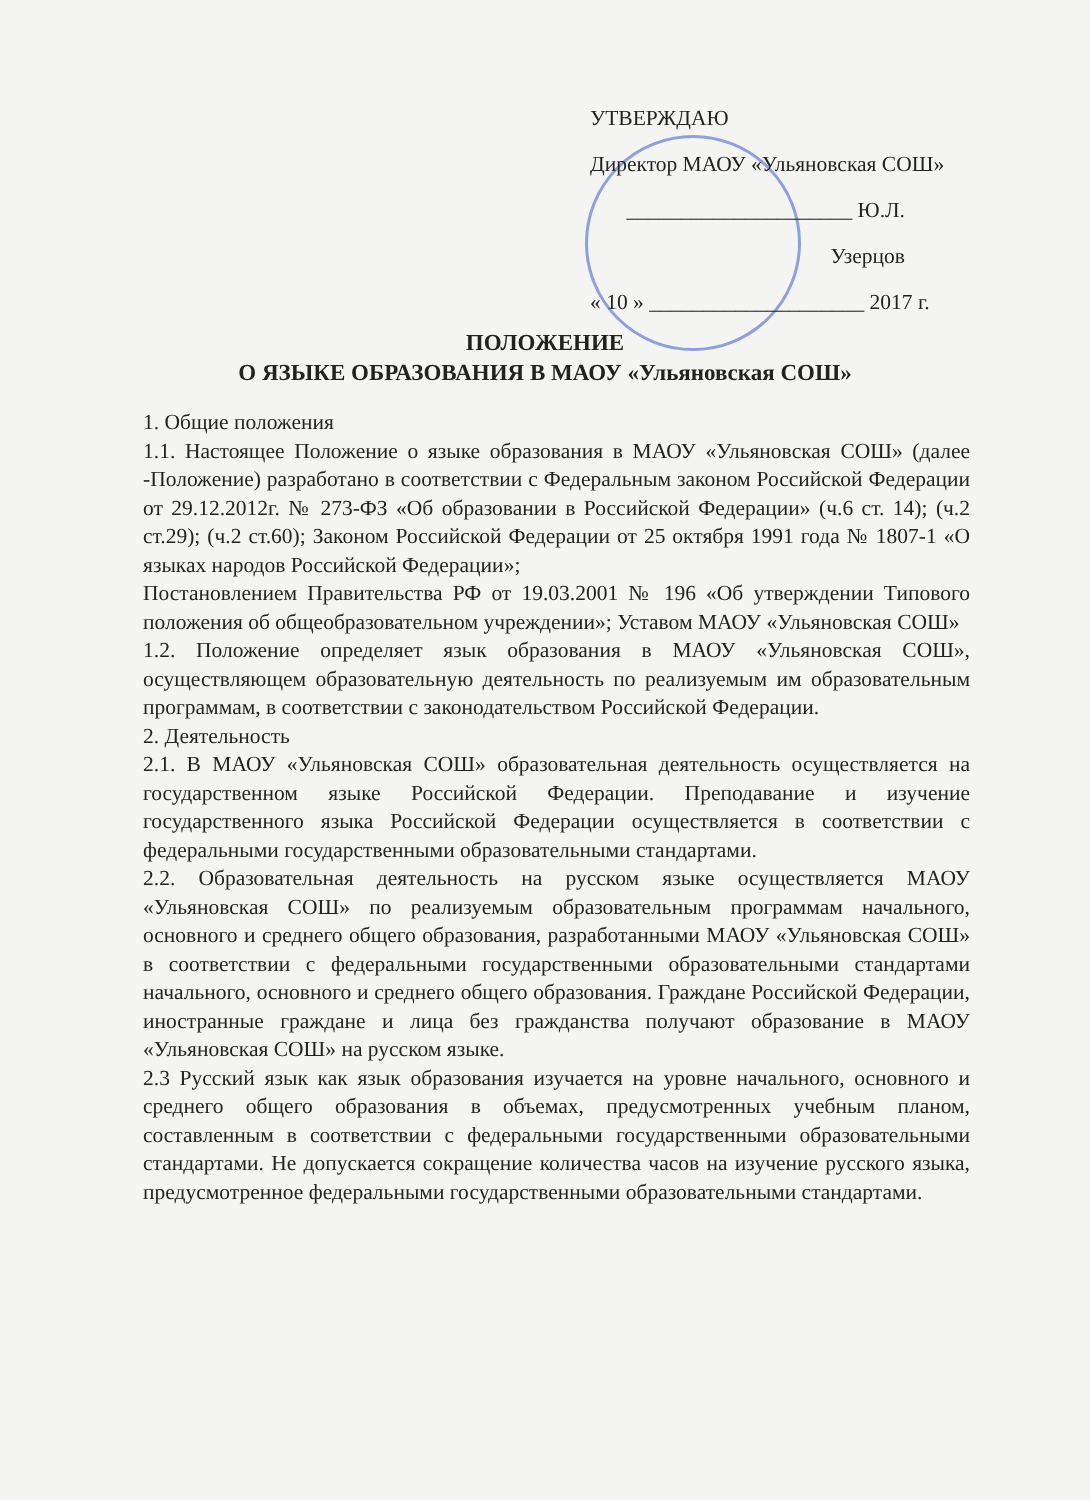УТВЕРЖДАЮ
Директор МАОУ «Ульяновская СОШ»
_____________________ Ю.Л. Узерцов
« 10 » ____________________ 2017 г.
ПОЛОЖЕНИЕ
О ЯЗЫКЕ ОБРАЗОВАНИЯ В МАОУ «Ульяновская СОШ»
1. Общие положения
1.1. Настоящее Положение о языке образования в МАОУ «Ульяновская СОШ» (далее -Положение) разработано в соответствии с Федеральным законом Российской Федерации от 29.12.2012г. № 273-ФЗ «Об образовании в Российской Федерации» (ч.6 ст. 14); (ч.2 ст.29); (ч.2 ст.60); Законом Российской Федерации от 25 октября 1991 года № 1807-1 «О языках народов Российской Федерации»;
Постановлением Правительства РФ от 19.03.2001 № 196 «Об утверждении Типового положения об общеобразовательном учреждении»; Уставом МАОУ «Ульяновская СОШ»
1.2. Положение определяет язык образования в МАОУ «Ульяновская СОШ», осуществляющем образовательную деятельность по реализуемым им образовательным программам, в соответствии с законодательством Российской Федерации.
2. Деятельность
2.1. В МАОУ «Ульяновская СОШ» образовательная деятельность осуществляется на государственном языке Российской Федерации. Преподавание и изучение государственного языка Российской Федерации осуществляется в соответствии с федеральными государственными образовательными стандартами.
2.2. Образовательная деятельность на русском языке осуществляется МАОУ «Ульяновская СОШ» по реализуемым образовательным программам начального, основного и среднего общего образования, разработанными МАОУ «Ульяновская СОШ» в соответствии с федеральными государственными образовательными стандартами начального, основного и среднего общего образования. Граждане Российской Федерации, иностранные граждане и лица без гражданства получают образование в МАОУ «Ульяновская СОШ» на русском языке.
2.3 Русский язык как язык образования изучается на уровне начального, основного и среднего общего образования в объемах, предусмотренных учебным планом, составленным в соответствии с федеральными государственными образовательными стандартами. Не допускается сокращение количества часов на изучение русского языка, предусмотренное федеральными государственными образовательными стандартами.